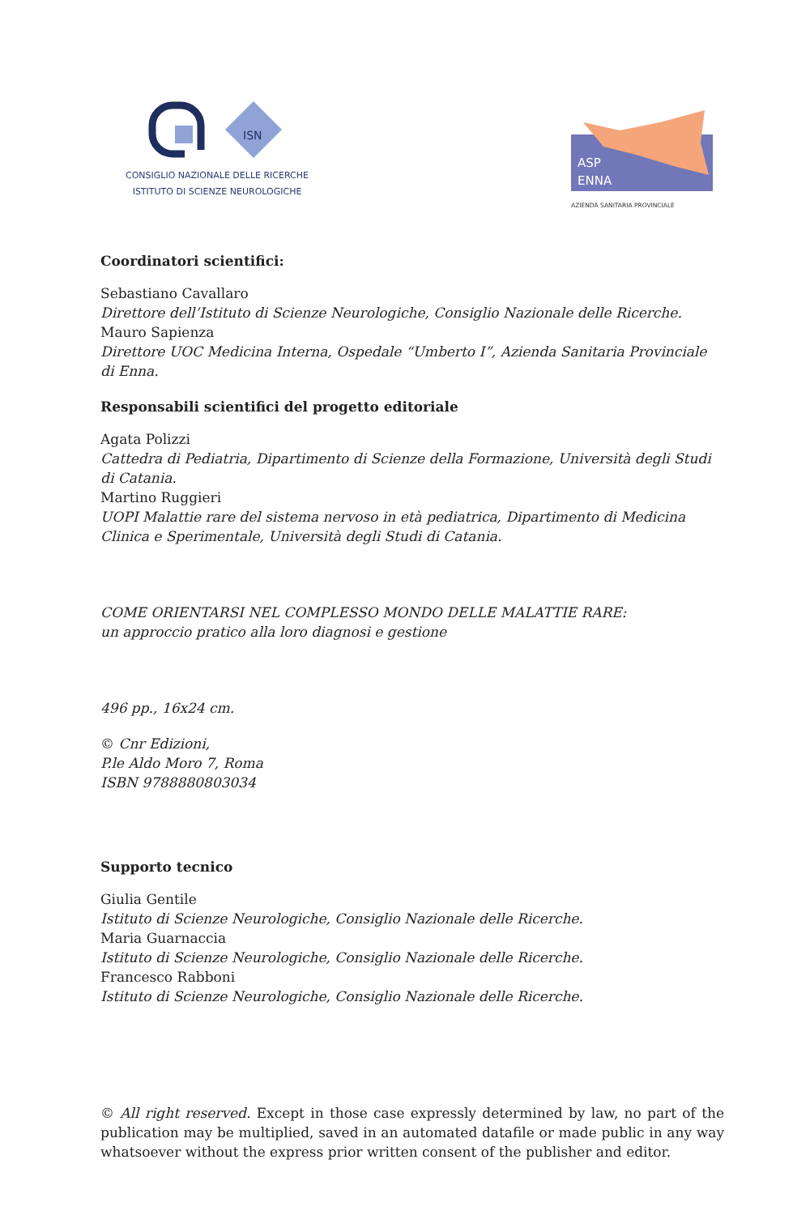ISN
CONSIGLIO NAZIONALE DELLE RICERCHE
ISTITUTO DI SCIENZE NEUROLOGICHE
ASP
ENNA
AZIENDA SANITARIA PROVINCIALE
Coordinatori scientifici:
Sebastiano Cavallaro
Direttore dell’Istituto di Scienze Neurologiche, Consiglio Nazionale delle Ricerche.
Mauro Sapienza
Direttore UOC Medicina Interna, Ospedale “Umberto I”, Azienda Sanitaria Provinciale di Enna.
Responsabili scientifici del progetto editoriale
Agata Polizzi
Cattedra di Pediatria, Dipartimento di Scienze della Formazione, Università degli Studi di Catania.
Martino Ruggieri
UOPI Malattie rare del sistema nervoso in età pediatrica, Dipartimento di Medicina Clinica e Sperimentale, Università degli Studi di Catania.
COME ORIENTARSI NEL COMPLESSO MONDO DELLE MALATTIE RARE:
un approccio pratico alla loro diagnosi e gestione
496 pp., 16x24 cm.
© Cnr Edizioni,
P.le Aldo Moro 7, Roma
ISBN 9788880803034
Supporto tecnico
Giulia Gentile
Istituto di Scienze Neurologiche, Consiglio Nazionale delle Ricerche.
Maria Guarnaccia
Istituto di Scienze Neurologiche, Consiglio Nazionale delle Ricerche.
Francesco Rabboni
Istituto di Scienze Neurologiche, Consiglio Nazionale delle Ricerche.
© All right reserved. Except in those case expressly determined by law, no part of the publication may be multiplied, saved in an automated datafile or made public in any way whatsoever without the express prior written consent of the publisher and editor.